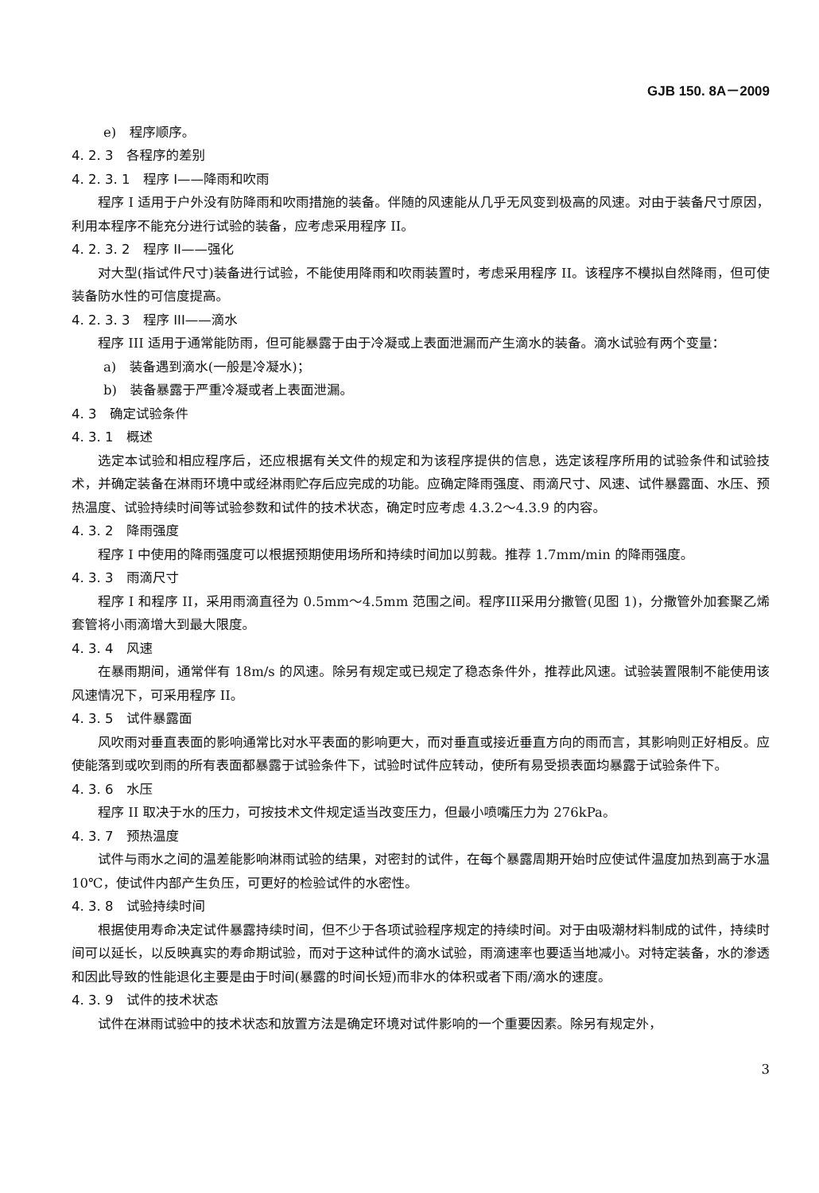GJB 150. 8A－2009
e)　程序顺序。
4. 2. 3　各程序的差别
4. 2. 3. 1　程序 I——降雨和吹雨
程序 I 适用于户外没有防降雨和吹雨措施的装备。伴随的风速能从几乎无风变到极高的风速。对由于装备尺寸原因，利用本程序不能充分进行试验的装备，应考虑采用程序 II。
4. 2. 3. 2　程序 II——强化
对大型(指试件尺寸)装备进行试验，不能使用降雨和吹雨装置时，考虑采用程序 II。该程序不模拟自然降雨，但可使装备防水性的可信度提高。
4. 2. 3. 3　程序 III——滴水
程序 III 适用于通常能防雨，但可能暴露于由于冷凝或上表面泄漏而产生滴水的装备。滴水试验有两个变量：
a)　装备遇到滴水(一般是冷凝水)；
b)　装备暴露于严重冷凝或者上表面泄漏。
4. 3　确定试验条件
4. 3. 1　概述
选定本试验和相应程序后，还应根据有关文件的规定和为该程序提供的信息，选定该程序所用的试验条件和试验技术，并确定装备在淋雨环境中或经淋雨贮存后应完成的功能。应确定降雨强度、雨滴尺寸、风速、试件暴露面、水压、预热温度、试验持续时间等试验参数和试件的技术状态，确定时应考虑 4.3.2～4.3.9 的内容。
4. 3. 2　降雨强度
程序 I 中使用的降雨强度可以根据预期使用场所和持续时间加以剪裁。推荐 1.7mm/min 的降雨强度。
4. 3. 3　雨滴尺寸
程序 I 和程序 II，采用雨滴直径为 0.5mm～4.5mm 范围之间。程序III采用分撒管(见图 1)，分撒管外加套聚乙烯套管将小雨滴增大到最大限度。
4. 3. 4　风速
在暴雨期间，通常伴有 18m/s 的风速。除另有规定或已规定了稳态条件外，推荐此风速。试验装置限制不能使用该风速情况下，可采用程序 II。
4. 3. 5　试件暴露面
风吹雨对垂直表面的影响通常比对水平表面的影响更大，而对垂直或接近垂直方向的雨而言，其影响则正好相反。应使能落到或吹到雨的所有表面都暴露于试验条件下，试验时试件应转动，使所有易受损表面均暴露于试验条件下。
4. 3. 6　水压
程序 II 取决于水的压力，可按技术文件规定适当改变压力，但最小喷嘴压力为 276kPa。
4. 3. 7　预热温度
试件与雨水之间的温差能影响淋雨试验的结果，对密封的试件，在每个暴露周期开始时应使试件温度加热到高于水温 10℃，使试件内部产生负压，可更好的检验试件的水密性。
4. 3. 8　试验持续时间
根据使用寿命决定试件暴露持续时间，但不少于各项试验程序规定的持续时间。对于由吸潮材料制成的试件，持续时间可以延长，以反映真实的寿命期试验，而对于这种试件的滴水试验，雨滴速率也要适当地减小。对特定装备，水的渗透和因此导致的性能退化主要是由于时间(暴露的时间长短)而非水的体积或者下雨/滴水的速度。
4. 3. 9　试件的技术状态
试件在淋雨试验中的技术状态和放置方法是确定环境对试件影响的一个重要因素。除另有规定外，
3